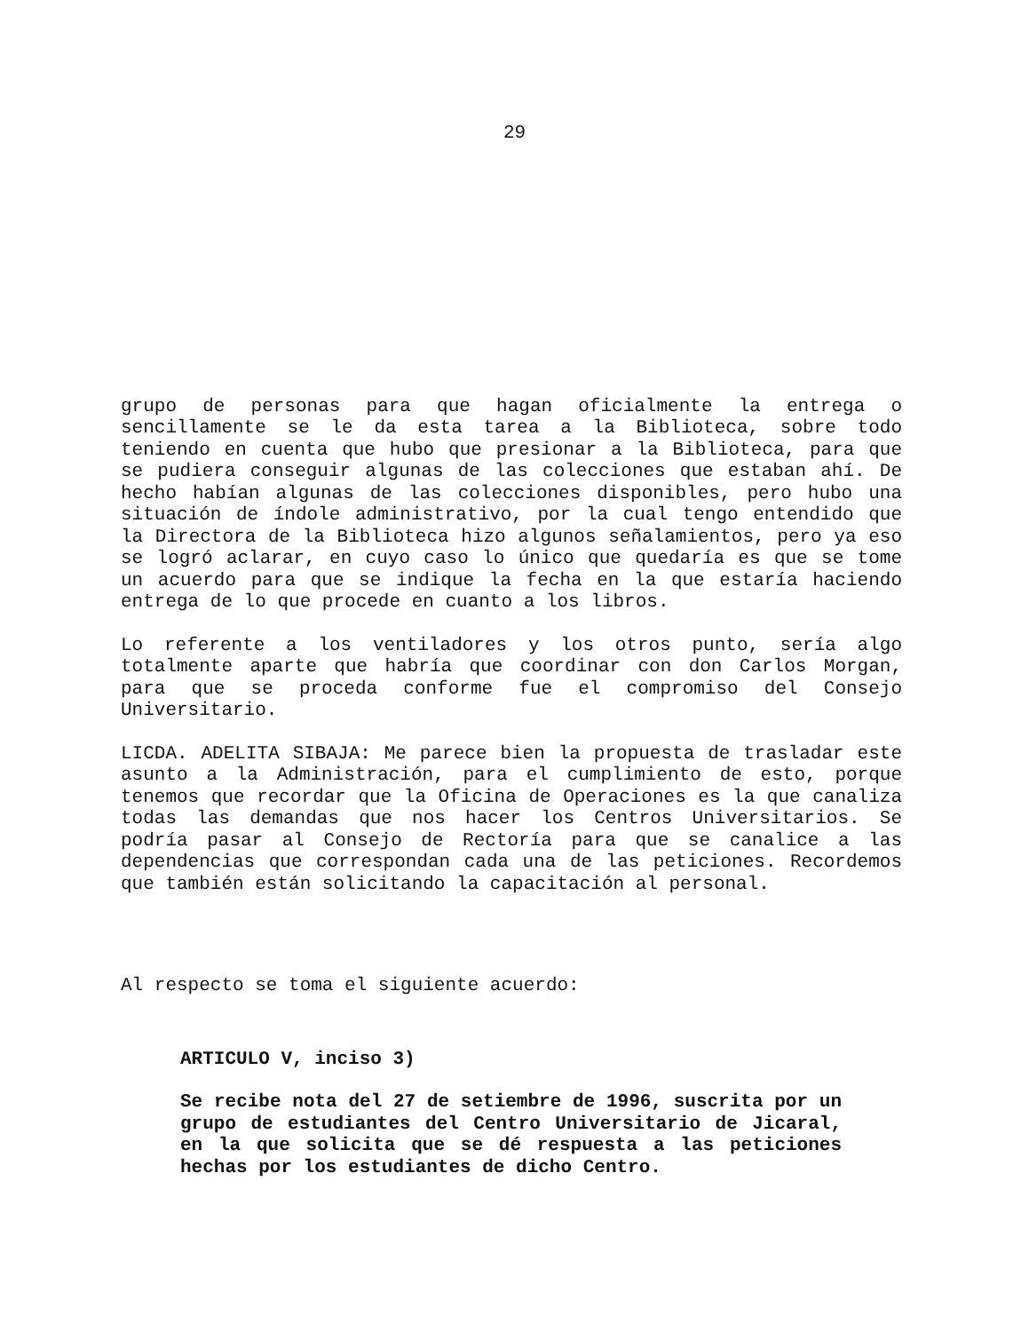29
grupo de personas para que hagan oficialmente la entrega o sencillamente se le da esta tarea a la Biblioteca, sobre todo teniendo en cuenta que hubo que presionar a la Biblioteca, para que se pudiera conseguir algunas de las colecciones que estaban ahí. De hecho habían algunas de las colecciones disponibles, pero hubo una situación de índole administrativo, por la cual tengo entendido que la Directora de la Biblioteca hizo algunos señalamientos, pero ya eso se logró aclarar, en cuyo caso lo único que quedaría es que se tome un acuerdo para que se indique la fecha en la que estaría haciendo entrega de lo que procede en cuanto a los libros.
Lo referente a los ventiladores y los otros punto, sería algo totalmente aparte que habría que coordinar con don Carlos Morgan, para que se proceda conforme fue el compromiso del Consejo Universitario.
LICDA. ADELITA SIBAJA: Me parece bien la propuesta de trasladar este asunto a la Administración, para el cumplimiento de esto, porque tenemos que recordar que la Oficina de Operaciones es la que canaliza todas las demandas que nos hacer los Centros Universitarios. Se podría pasar al Consejo de Rectoría para que se canalice a las dependencias que correspondan cada una de las peticiones. Recordemos que también están solicitando la capacitación al personal.
Al respecto se toma el siguiente acuerdo:
ARTICULO V, inciso 3)
Se recibe nota del 27 de setiembre de 1996, suscrita por un grupo de estudiantes del Centro Universitario de Jicaral, en la que solicita que se dé respuesta a las peticiones hechas por los estudiantes de dicho Centro.